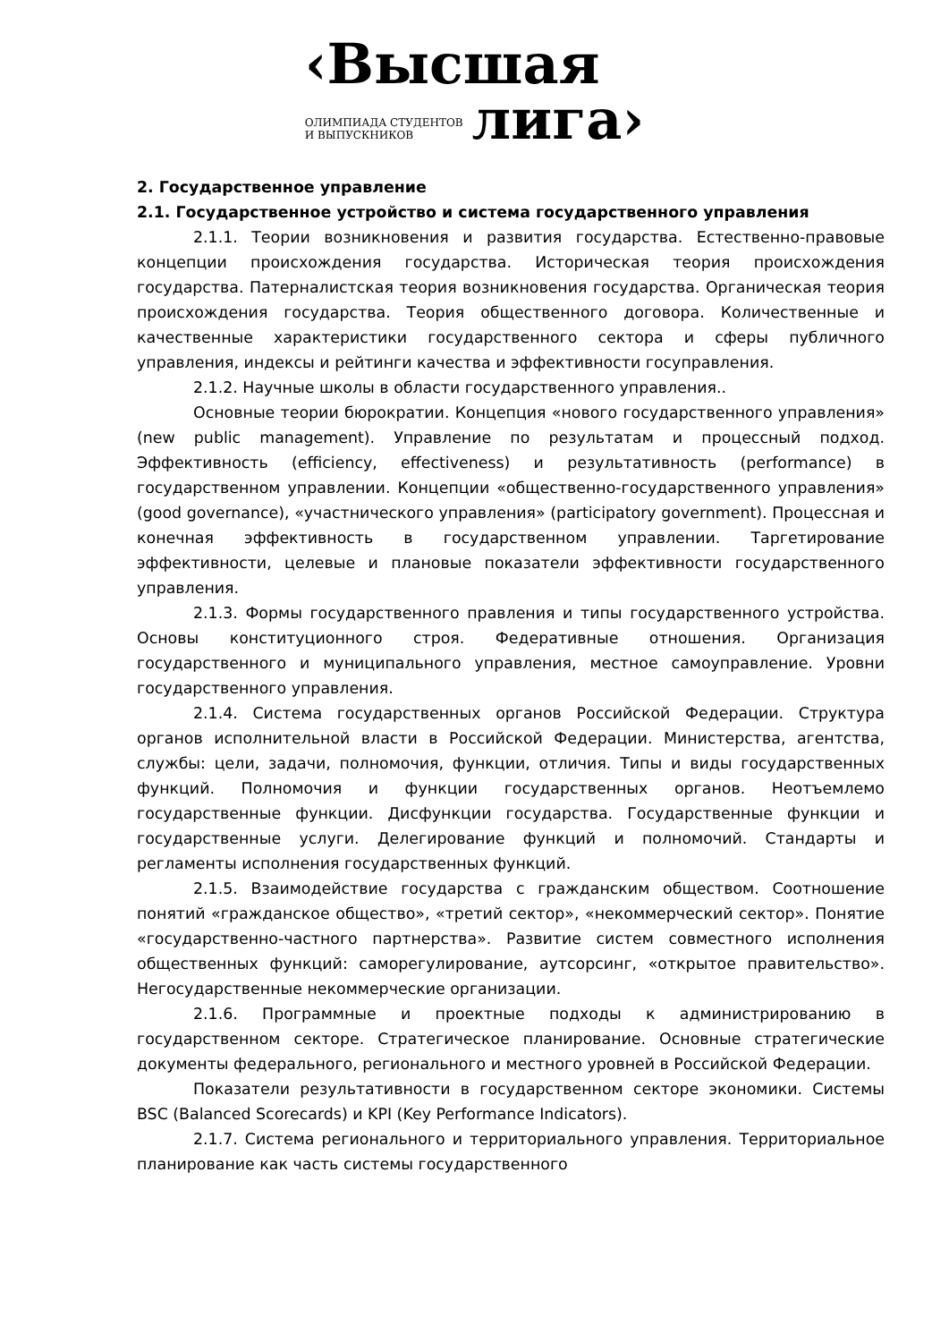‹Высшая
ОЛИМПИАДА СТУДЕНТОВ
И ВЫПУСКНИКОВ
лига›
2. Государственное управление
2.1. Государственное устройство и система государственного управления
2.1.1. Теории возникновения и развития государства. Естественно-правовые концепции происхождения государства. Историческая теория происхождения государства. Патерналистская теория возникновения государства. Органическая теория происхождения государства. Теория общественного договора. Количественные и качественные характеристики государственного сектора и сферы публичного управления, индексы и рейтинги качества и эффективности госуправления.
2.1.2. Научные школы в области государственного управления..
Основные теории бюрократии. Концепция «нового государственного управления» (new public management). Управление по результатам и процессный подход. Эффективность (efficiency, effectiveness) и результативность (performance) в государственном управлении. Концепции «общественно-государственного управления» (good governance), «участнического управления» (participatory government). Процессная и конечная эффективность в государственном управлении. Таргетирование эффективности, целевые и плановые показатели эффективности государственного управления.
2.1.3. Формы государственного правления и типы государственного устройства. Основы конституционного строя. Федеративные отношения. Организация государственного и муниципального управления, местное самоуправление. Уровни государственного управления.
2.1.4. Система государственных органов Российской Федерации. Структура органов исполнительной власти в Российской Федерации. Министерства, агентства, службы: цели, задачи, полномочия, функции, отличия. Типы и виды государственных функций. Полномочия и функции государственных органов. Неотъемлемо государственные функции. Дисфункции государства. Государственные функции и государственные услуги. Делегирование функций и полномочий. Стандарты и регламенты исполнения государственных функций.
2.1.5. Взаимодействие государства с гражданским обществом. Соотношение понятий «гражданское общество», «третий сектор», «некоммерческий сектор». Понятие «государственно-частного партнерства». Развитие систем совместного исполнения общественных функций: саморегулирование, аутсорсинг, «открытое правительство». Негосударственные некоммерческие организации.
2.1.6. Программные и проектные подходы к администрированию в государственном секторе. Стратегическое планирование. Основные стратегические документы федерального, регионального и местного уровней в Российской Федерации.
Показатели результативности в государственном секторе экономики. Системы BSC (Balanced Scorecards) и KPI (Key Performance Indicators).
2.1.7. Система регионального и территориального управления. Территориальное планирование как часть системы государственного